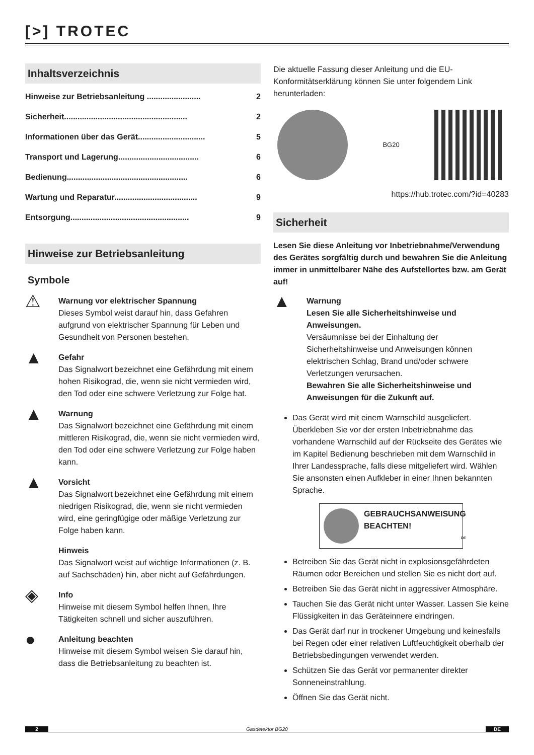[>] TROTEC
Inhaltsverzeichnis
Hinweise zur Betriebsanleitung ........................ 2
Sicherheit....................................................... 2
Informationen über das Gerät.............................. 5
Transport und Lagerung.................................... 6
Bedienung...................................................... 6
Wartung und Reparatur..................................... 9
Entsorgung..................................................... 9
Hinweise zur Betriebsanleitung
Symbole
⚠
Warnung vor elektrischer Spannung
Dieses Symbol weist darauf hin, dass Gefahren aufgrund von elektrischer Spannung für Leben und Gesundheit von Personen bestehen.
▲
Gefahr
Das Signalwort bezeichnet eine Gefährdung mit einem hohen Risikograd, die, wenn sie nicht vermieden wird, den Tod oder eine schwere Verletzung zur Folge hat.
▲
Warnung
Das Signalwort bezeichnet eine Gefährdung mit einem mittleren Risikograd, die, wenn sie nicht vermieden wird, den Tod oder eine schwere Verletzung zur Folge haben kann.
▲
Vorsicht
Das Signalwort bezeichnet eine Gefährdung mit einem niedrigen Risikograd, die, wenn sie nicht vermieden wird, eine geringfügige oder mäßige Verletzung zur Folge haben kann.
Hinweis
Das Signalwort weist auf wichtige Informationen (z. B. auf Sachschäden) hin, aber nicht auf Gefährdungen.
◈
Info
Hinweise mit diesem Symbol helfen Ihnen, Ihre Tätigkeiten schnell und sicher auszuführen.
●
Anleitung beachten
Hinweise mit diesem Symbol weisen Sie darauf hin, dass die Betriebsanleitung zu beachten ist.
Die aktuelle Fassung dieser Anleitung und die EU-Konformitätserklärung können Sie unter folgendem Link herunterladen:
BG20
https://hub.trotec.com/?id=40283
Sicherheit
Lesen Sie diese Anleitung vor Inbetriebnahme/Verwendung des Gerätes sorgfältig durch und bewahren Sie die Anleitung immer in unmittelbarer Nähe des Aufstellortes bzw. am Gerät auf!
▲
Warnung
Lesen Sie alle Sicherheitshinweise und Anweisungen.
Versäumnisse bei der Einhaltung der Sicherheitshinweise und Anweisungen können elektrischen Schlag, Brand und/oder schwere Verletzungen verursachen.
Bewahren Sie alle Sicherheitshinweise und Anweisungen für die Zukunft auf.
Das Gerät wird mit einem Warnschild ausgeliefert. Überkleben Sie vor der ersten Inbetriebnahme das vorhandene Warnschild auf der Rückseite des Gerätes wie im Kapitel Bedienung beschrieben mit dem Warnschild in Ihrer Landessprache, falls diese mitgeliefert wird. Wählen Sie ansonsten einen Aufkleber in einer Ihnen bekannten Sprache.
GEBRAUCHSANWEISUNG BEACHTEN!
DE
Betreiben Sie das Gerät nicht in explosionsgefährdeten Räumen oder Bereichen und stellen Sie es nicht dort auf.
Betreiben Sie das Gerät nicht in aggressiver Atmosphäre.
Tauchen Sie das Gerät nicht unter Wasser. Lassen Sie keine Flüssigkeiten in das Geräteinnere eindringen.
Das Gerät darf nur in trockener Umgebung und keinesfalls bei Regen oder einer relativen Luftfeuchtigkeit oberhalb der Betriebsbedingungen verwendet werden.
Schützen Sie das Gerät vor permanenter direkter Sonneneinstrahlung.
Öffnen Sie das Gerät nicht.
2 Gasdetektor BG20 DE